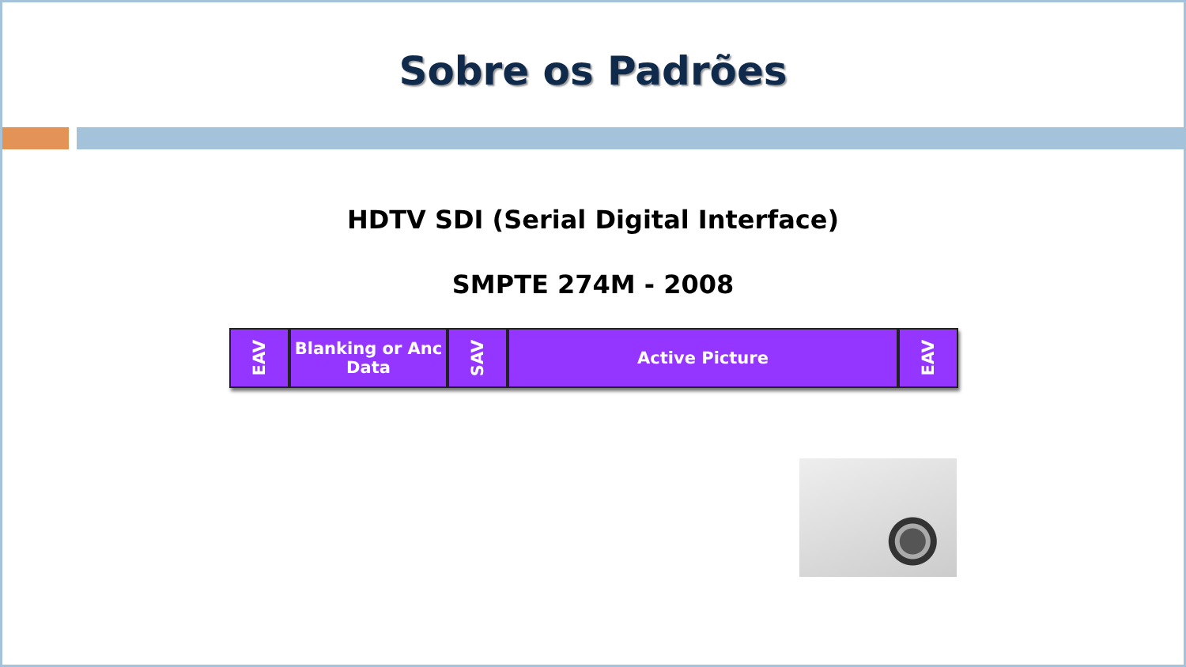Sobre os Padrões
HDTV SDI (Serial Digital Interface)
SMPTE 274M - 2008
EAV
Blanking or Anc Data
SAV
Active Picture
EAV